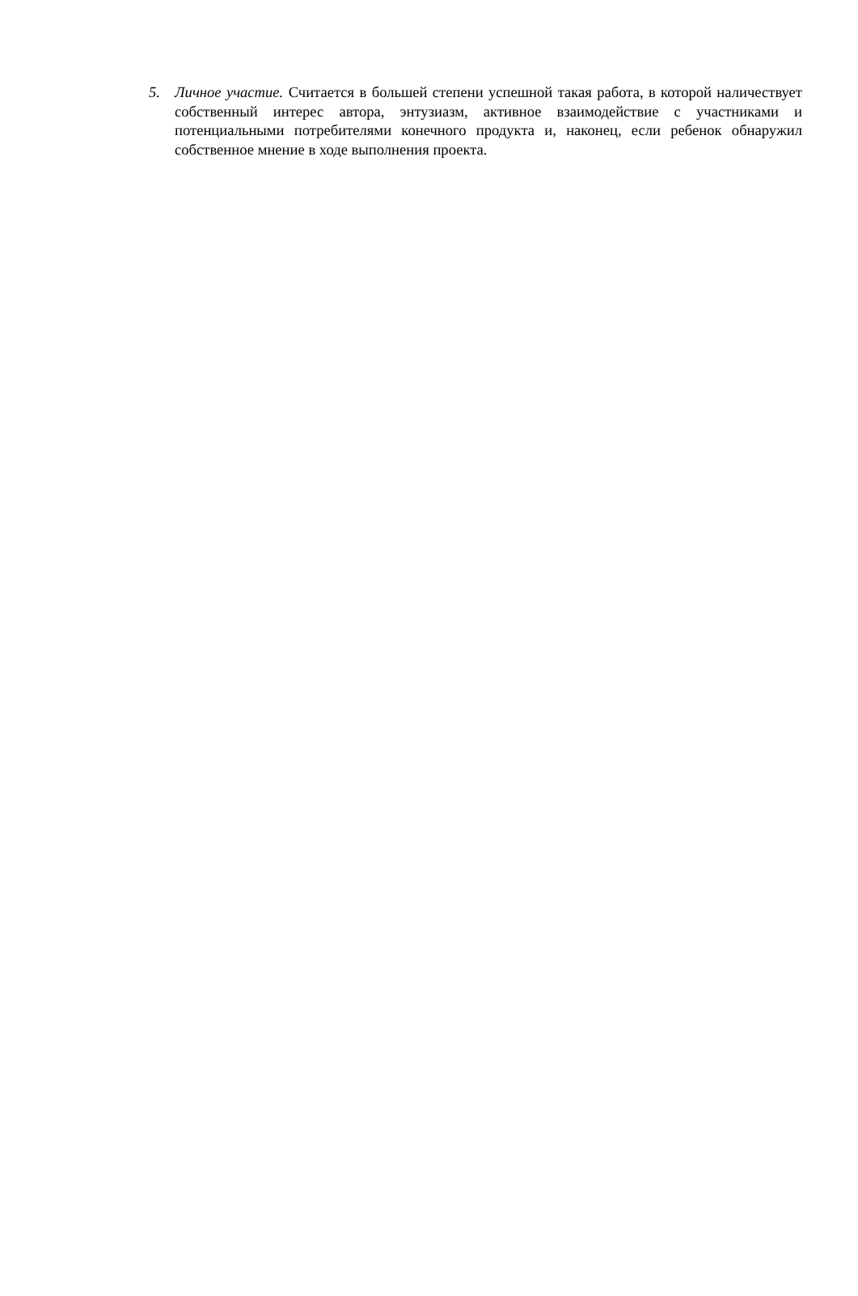5. Личное участие. Считается в большей степени успешной такая работа, в которой наличествует собственный интерес автора, энтузиазм, активное взаимодействие с участниками и потенциальными потребителями конечного продукта и, наконец, если ребенок обнаружил собственное мнение в ходе выполнения проекта.